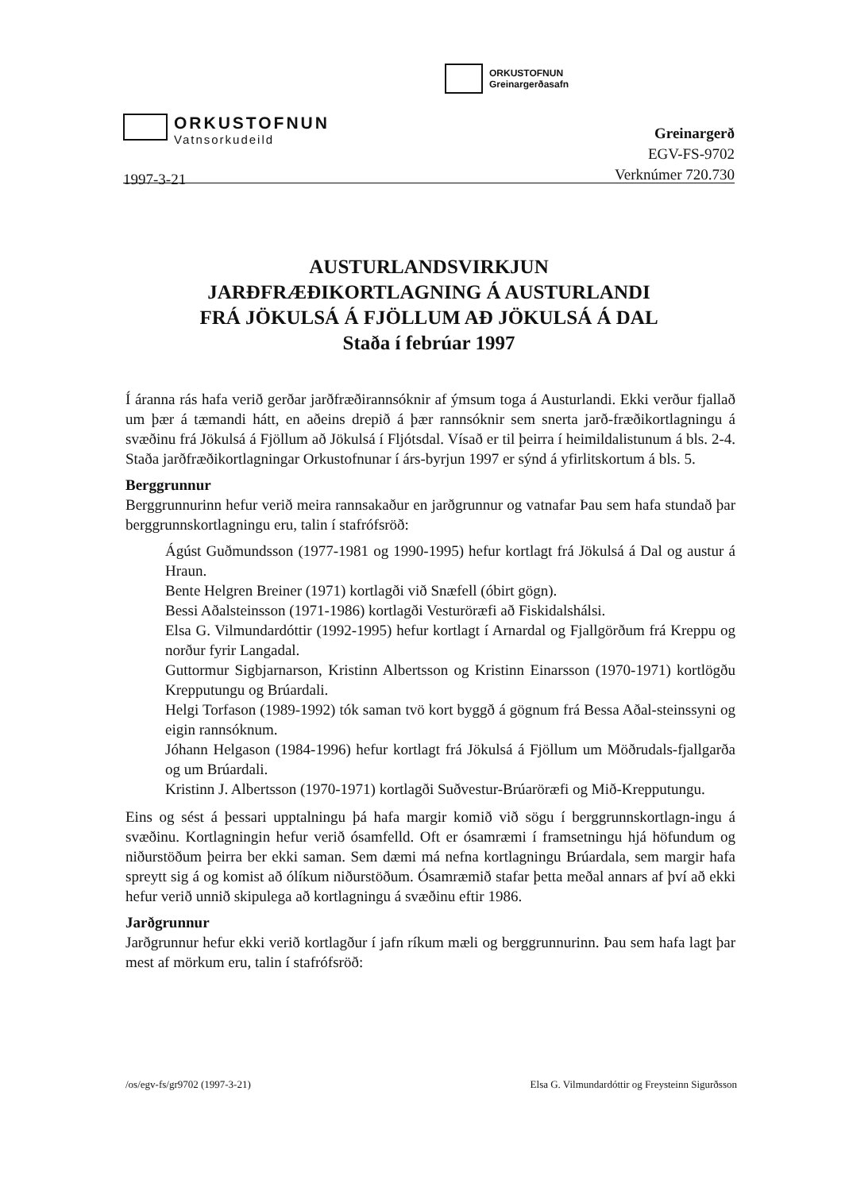ORKUSTOFNUN
Greinargerðasafn
ORKUSTOFNUN
Vatnsorkudeild
1997-3-21
Greinargerð
EGV-FS-9702
Verknúmer 720.730
AUSTURLANDSVIRKJUN
JARÐFRÆÐIKORTLAGNING Á AUSTURLANDI
FRÁ JÖKULSÁ Á FJÖLLUM AÐ JÖKULSÁ Á DAL
Staða í febrúar 1997
Í áranna rás hafa verið gerðar jarðfræðirannsóknir af ýmsum toga á Austurlandi. Ekki verður fjallað um þær á tæmandi hátt, en aðeins drepið á þær rannsóknir sem snerta jarð-fræðikortlagningu á svæðinu frá Jökulsá á Fjöllum að Jökulsá í Fljótsdal. Vísað er til þeirra í heimildalistunum á bls. 2-4. Staða jarðfræðikortlagningar Orkustofnunar í árs-byrjun 1997 er sýnd á yfirlitskortum á bls. 5.
Berggrunnur
Berggrunnurinn hefur verið meira rannsakaður en jarðgrunnur og vatnafar Þau sem hafa stundað þar berggrunnskortlagningu eru, talin í stafrófsröð:
Ágúst Guðmundsson (1977-1981 og 1990-1995) hefur kortlagt frá Jökulsá á Dal og austur á Hraun.
Bente Helgren Breiner (1971) kortlagði við Snæfell (óbirt gögn).
Bessi Aðalsteinsson (1971-1986) kortlagði Vesturöræfi að Fiskidalshálsi.
Elsa G. Vilmundardóttir (1992-1995) hefur kortlagt í Arnardal og Fjallgörðum frá Kreppu og norður fyrir Langadal.
Guttormur Sigbjarnarson, Kristinn Albertsson og Kristinn Einarsson (1970-1971) kortlögðu Krepputungu og Brúardali.
Helgi Torfason (1989-1992) tók saman tvö kort byggð á gögnum frá Bessa Aðal-steinssyni og eigin rannsóknum.
Jóhann Helgason (1984-1996) hefur kortlagt frá Jökulsá á Fjöllum um Möðrudals-fjallgarða og um Brúardali.
Kristinn J. Albertsson (1970-1971) kortlagði Suðvestur-Brúaröræfi og Mið-Krepputungu.
Eins og sést á þessari upptalningu þá hafa margir komið við sögu í berggrunnskortlagn-ingu á svæðinu. Kortlagningin hefur verið ósamfelld. Oft er ósamræmi í framsetningu hjá höfundum og niðurstöðum þeirra ber ekki saman. Sem dæmi má nefna kortlagningu Brúardala, sem margir hafa spreytt sig á og komist að ólíkum niðurstöðum. Ósamræmið stafar þetta meðal annars af því að ekki hefur verið unnið skipulega að kortlagningu á svæðinu eftir 1986.
Jarðgrunnur
Jarðgrunnur hefur ekki verið kortlagður í jafn ríkum mæli og berggrunnurinn. Þau sem hafa lagt þar mest af mörkum eru, talin í stafrófsröð:
/os/egv-fs/gr9702 (1997-3-21) Elsa G. Vilmundardóttir og Freysteinn Sigurðsson